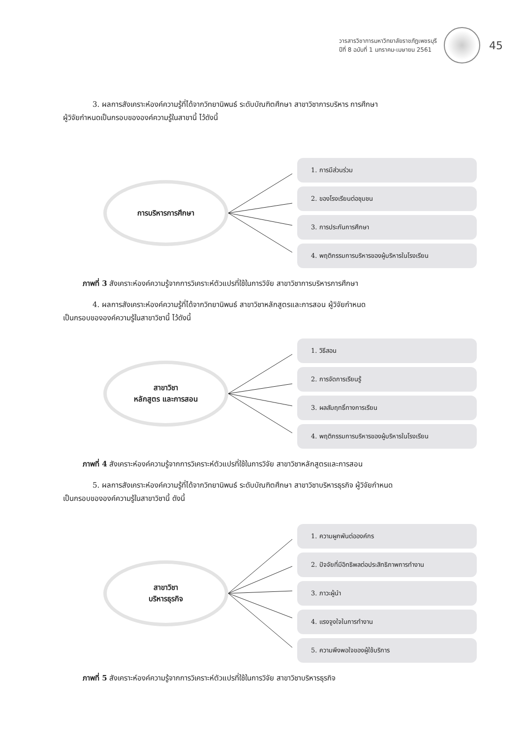วารสารวิชาการมหาวิทยาลัยราชภัฏเพชรบุรี
ปีที่ 8 ฉบับที่ 1 มกราคม-เมษายน 2561
45
3. ผลการสังเคราะห์องค์ความรู้ที่ได้จากวิทยานิพนธ์ ระดับบัณฑิตศึกษา สาขาวิชาการบริหาร การศึกษา
ผู้วิจัยกำหนดเป็นกรอบขององค์ความรู้ในสาขานี้ ไว้ดังนี้
การบริหารการศึกษา
1. การมีส่วนร่วม
2. ของโรงเรียนต่อชุมชน
3. การประกันการศึกษา
4. พฤติกรรมการบริหารของผู้บริหารในโรงเรียน
ภาพที่ 3 สังเคราะห์องค์ความรู้จากการวิเคราะห์ตัวแปรที่ใช้ในการวิจัย สาขาวิชาการบริหารการศึกษา
4. ผลการสังเคราะห์องค์ความรู้ที่ได้จากวิทยานิพนธ์ สาขาวิชาหลักสูตรและการสอน ผู้วิจัยกำหนด
เป็นกรอบขององค์ความรู้ในสาขาวิชานี้ ไว้ดังนี้
สาขาวิชา
หลักสูตร และการสอน
1. วิธีสอน
2. การจัดการเรียนรู้
3. ผลสัมฤทธิ์ทางการเรียน
4. พฤติกรรมการบริหารของผู้บริหารในโรงเรียน
ภาพที่ 4 สังเคราะห์องค์ความรู้จากการวิเคราะห์ตัวแปรที่ใช้ในการวิจัย สาขาวิชาหลักสูตรและการสอน
5. ผลการสังเคราะห์องค์ความรู้ที่ได้จากวิทยานิพนธ์ ระดับบัณฑิตศึกษา สาขาวิชาบริหารธุรกิจ ผู้วิจัยกำหนด
เป็นกรอบขององค์ความรู้ในสาขาวิชานี้ ดังนี้
สาขาวิชา
บริหารธุรกิจ
1. ความผูกพันต่อองค์กร
2. ปัจจัยที่มีอิทธิพลต่อประสิทธิภาพการทำงาน
3. ภาวะผู้นำ
4. แรงจูงใจในการทำงาน
5. ความพึงพอใจของผู้ใช้บริการ
ภาพที่ 5 สังเคราะห์องค์ความรู้จากการวิเคราะห์ตัวแปรที่ใช้ในการวิจัย สาขาวิชาบริหารธุรกิจ